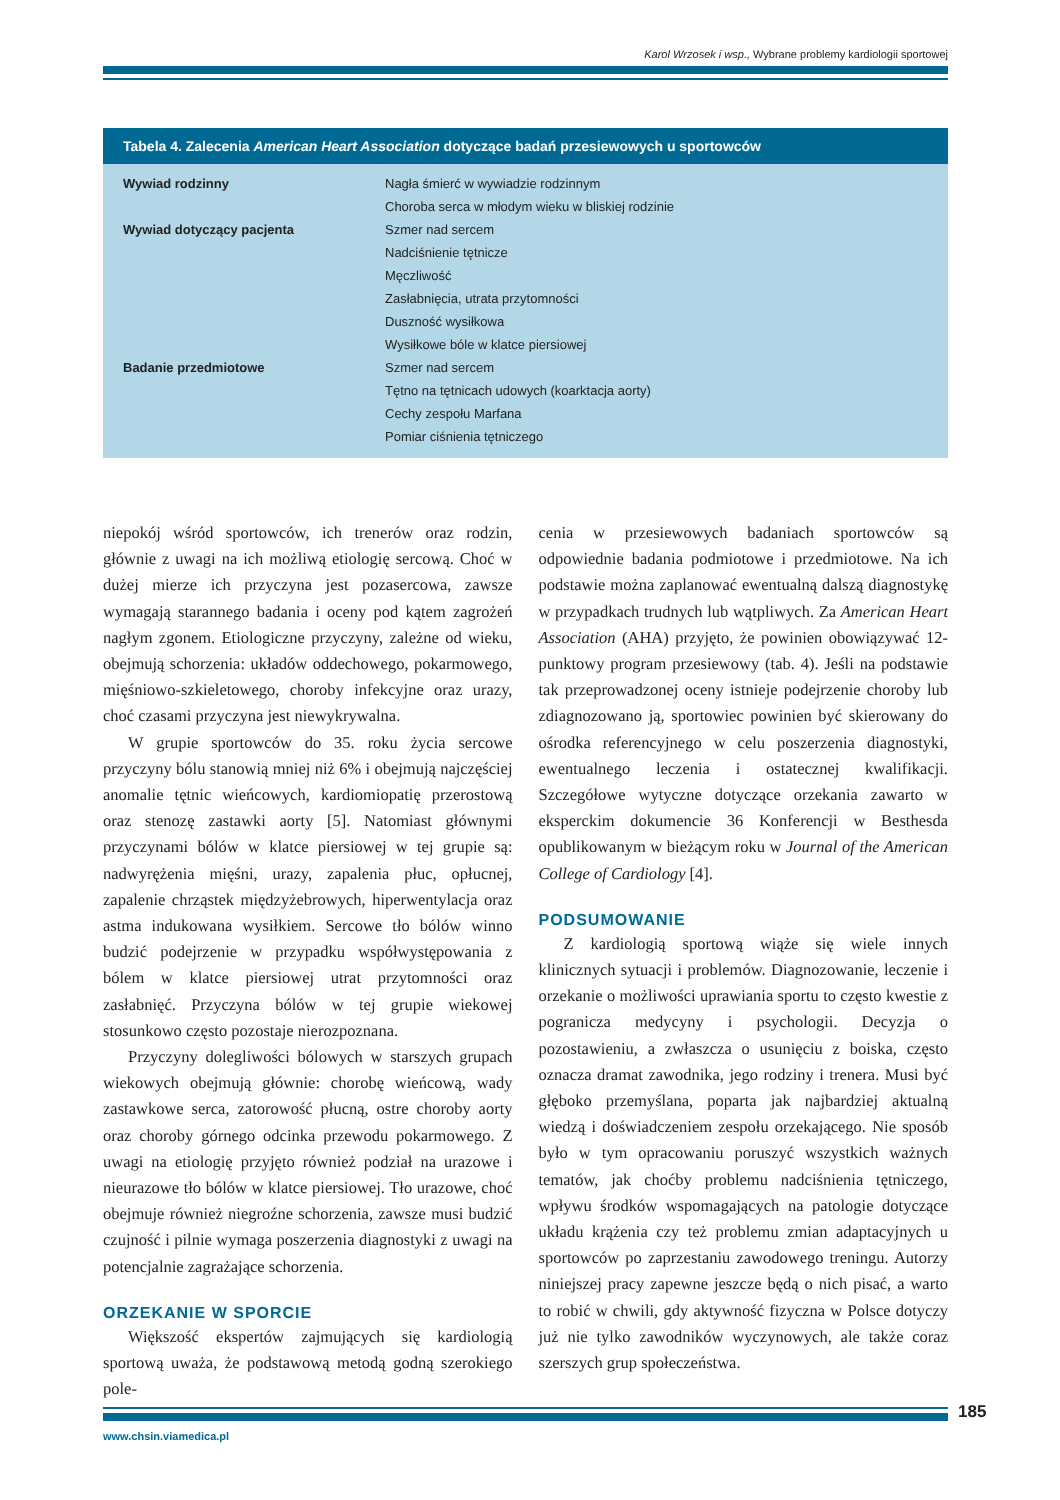Karol Wrzosek i wsp., Wybrane problemy kardiologii sportowej
| Tabela 4. Zalecenia American Heart Association dotyczące badań przesiewowych u sportowców | |
| --- | --- |
| Wywiad rodzinny | Nagła śmierć w wywiadzie rodzinnym |
| | Choroba serca w młodym wieku w bliskiej rodzinie |
| Wywiad dotyczący pacjenta | Szmer nad sercem |
| | Nadciśnienie tętnicze |
| | Męczliwość |
| | Zasłabnięcia, utrata przytomności |
| | Duszność wysiłkowa |
| | Wysiłkowe bóle w klatce piersiowej |
| Badanie przedmiotowe | Szmer nad sercem |
| | Tętno na tętnicach udowych (koarktacja aorty) |
| | Cechy zespołu Marfana |
| | Pomiar ciśnienia tętniczego |
niepokój wśród sportowców, ich trenerów oraz rodzin, głównie z uwagi na ich możliwą etiologię sercową. Choć w dużej mierze ich przyczyna jest pozasercowa, zawsze wymagają starannego badania i oceny pod kątem zagrożeń nagłym zgonem. Etiologiczne przyczyny, zależne od wieku, obejmują schorzenia: układów oddechowego, pokarmowego, mięśniowo-szkieletowego, choroby infekcyjne oraz urazy, choć czasami przyczyna jest niewykrywalna.
W grupie sportowców do 35. roku życia sercowe przyczyny bólu stanowią mniej niż 6% i obejmują najczęściej anomalie tętnic wieńcowych, kardiomiopatię przerostową oraz stenozę zastawki aorty [5]. Natomiast głównymi przyczynami bólów w klatce piersiowej w tej grupie są: nadwyrężenia mięśni, urazy, zapalenia płuc, opłucnej, zapalenie chrząstek międzyżebrowych, hiperwentylacja oraz astma indukowana wysiłkiem. Sercowe tło bólów winno budzić podejrzenie w przypadku współwystępowania z bólem w klatce piersiowej utrat przytomności oraz zasłabnięć. Przyczyna bólów w tej grupie wiekowej stosunkowo często pozostaje nierozpoznana.
Przyczyny dolegliwości bólowych w starszych grupach wiekowych obejmują głównie: chorobę wieńcową, wady zastawkowe serca, zatorowość płucną, ostre choroby aorty oraz choroby górnego odcinka przewodu pokarmowego. Z uwagi na etiologię przyjęto również podział na urazowe i nieurazowe tło bólów w klatce piersiowej. Tło urazowe, choć obejmuje również niegroźne schorzenia, zawsze musi budzić czujność i pilnie wymaga poszerzenia diagnostyki z uwagi na potencjalnie zagrażające schorzenia.
ORZEKANIE W SPORCIE
Większość ekspertów zajmujących się kardiologią sportową uważa, że podstawową metodą godną szerokiego pole-
cenia w przesiewowych badaniach sportowców są odpowiednie badania podmiotowe i przedmiotowe. Na ich podstawie można zaplanować ewentualną dalszą diagnostykę w przypadkach trudnych lub wątpliwych. Za American Heart Association (AHA) przyjęto, że powinien obowiązywać 12-punktowy program przesiewowy (tab. 4). Jeśli na podstawie tak przeprowadzonej oceny istnieje podejrzenie choroby lub zdiagnozowano ją, sportowiec powinien być skierowany do ośrodka referencyjnego w celu poszerzenia diagnostyki, ewentualnego leczenia i ostatecznej kwalifikacji. Szczegółowe wytyczne dotyczące orzekania zawarto w eksperckim dokumencie 36 Konferencji w Besthesda opublikowanym w bieżącym roku w Journal of the American College of Cardiology [4].
PODSUMOWANIE
Z kardiologią sportową wiąże się wiele innych klinicznych sytuacji i problemów. Diagnozowanie, leczenie i orzekanie o możliwości uprawiania sportu to często kwestie z pogranicza medycyny i psychologii. Decyzja o pozostawieniu, a zwłaszcza o usunięciu z boiska, często oznacza dramat zawodnika, jego rodziny i trenera. Musi być głęboko przemyślana, poparta jak najbardziej aktualną wiedzą i doświadczeniem zespołu orzekającego. Nie sposób było w tym opracowaniu poruszyć wszystkich ważnych tematów, jak choćby problemu nadciśnienia tętniczego, wpływu środków wspomagających na patologie dotyczące układu krążenia czy też problemu zmian adaptacyjnych u sportowców po zaprzestaniu zawodowego treningu. Autorzy niniejszej pracy zapewne jeszcze będą o nich pisać, a warto to robić w chwili, gdy aktywność fizyczna w Polsce dotyczy już nie tylko zawodników wyczynowych, ale także coraz szerszych grup społeczeństwa.
185
www.chsin.viamedica.pl